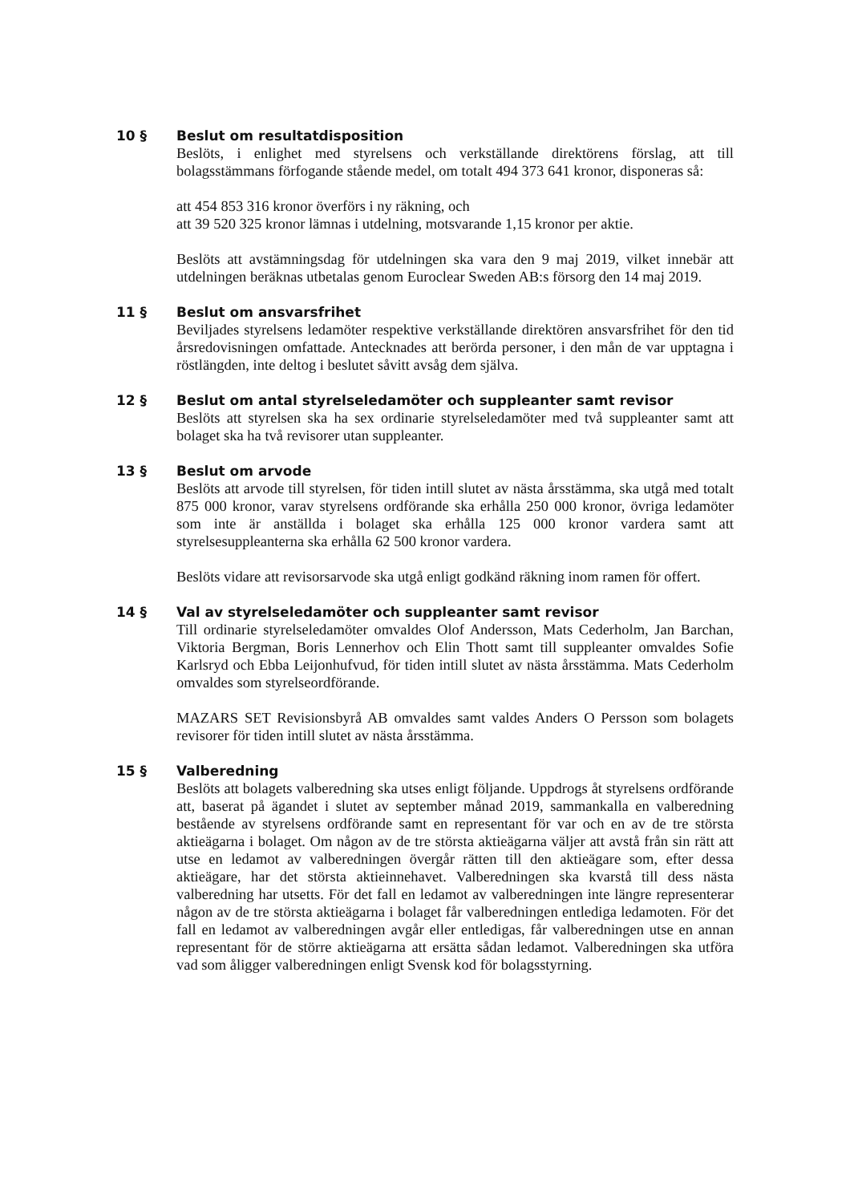10 §
Beslut om resultatdisposition
Beslöts, i enlighet med styrelsens och verkställande direktörens förslag, att till bolagsstämmans förfogande stående medel, om totalt 494 373 641 kronor, disponeras så:
att 454 853 316 kronor överförs i ny räkning, och
att 39 520 325 kronor lämnas i utdelning, motsvarande 1,15 kronor per aktie.
Beslöts att avstämningsdag för utdelningen ska vara den 9 maj 2019, vilket innebär att utdelningen beräknas utbetalas genom Euroclear Sweden AB:s försorg den 14 maj 2019.
11 §
Beslut om ansvarsfrihet
Beviljades styrelsens ledamöter respektive verkställande direktören ansvarsfrihet för den tid årsredovisningen omfattade. Antecknades att berörda personer, i den mån de var upptagna i röstlängden, inte deltog i beslutet såvitt avsåg dem själva.
12 §
Beslut om antal styrelseledamöter och suppleanter samt revisor
Beslöts att styrelsen ska ha sex ordinarie styrelseledamöter med två suppleanter samt att bolaget ska ha två revisorer utan suppleanter.
13 §
Beslut om arvode
Beslöts att arvode till styrelsen, för tiden intill slutet av nästa årsstämma, ska utgå med totalt 875 000 kronor, varav styrelsens ordförande ska erhålla 250 000 kronor, övriga ledamöter som inte är anställda i bolaget ska erhålla 125 000 kronor vardera samt att styrelsesuppleanterna ska erhålla 62 500 kronor vardera.
Beslöts vidare att revisorsarvode ska utgå enligt godkänd räkning inom ramen för offert.
14 §
Val av styrelseledamöter och suppleanter samt revisor
Till ordinarie styrelseledamöter omvaldes Olof Andersson, Mats Cederholm, Jan Barchan, Viktoria Bergman, Boris Lennerhov och Elin Thott samt till suppleanter omvaldes Sofie Karlsryd och Ebba Leijonhufvud, för tiden intill slutet av nästa årsstämma. Mats Cederholm omvaldes som styrelseordförande.
MAZARS SET Revisionsbyrå AB omvaldes samt valdes Anders O Persson som bolagets revisorer för tiden intill slutet av nästa årsstämma.
15 §
Valberedning
Beslöts att bolagets valberedning ska utses enligt följande. Uppdrogs åt styrelsens ordförande att, baserat på ägandet i slutet av september månad 2019, sammankalla en valberedning bestående av styrelsens ordförande samt en representant för var och en av de tre största aktieägarna i bolaget. Om någon av de tre största aktieägarna väljer att avstå från sin rätt att utse en ledamot av valberedningen övergår rätten till den aktieägare som, efter dessa aktieägare, har det största aktieinnehavet. Valberedningen ska kvarstå till dess nästa valberedning har utsetts. För det fall en ledamot av valberedningen inte längre representerar någon av de tre största aktieägarna i bolaget får valberedningen entlediga ledamoten. För det fall en ledamot av valberedningen avgår eller entledigas, får valberedningen utse en annan representant för de större aktieägarna att ersätta sådan ledamot. Valberedningen ska utföra vad som åligger valberedningen enligt Svensk kod för bolagsstyrning.